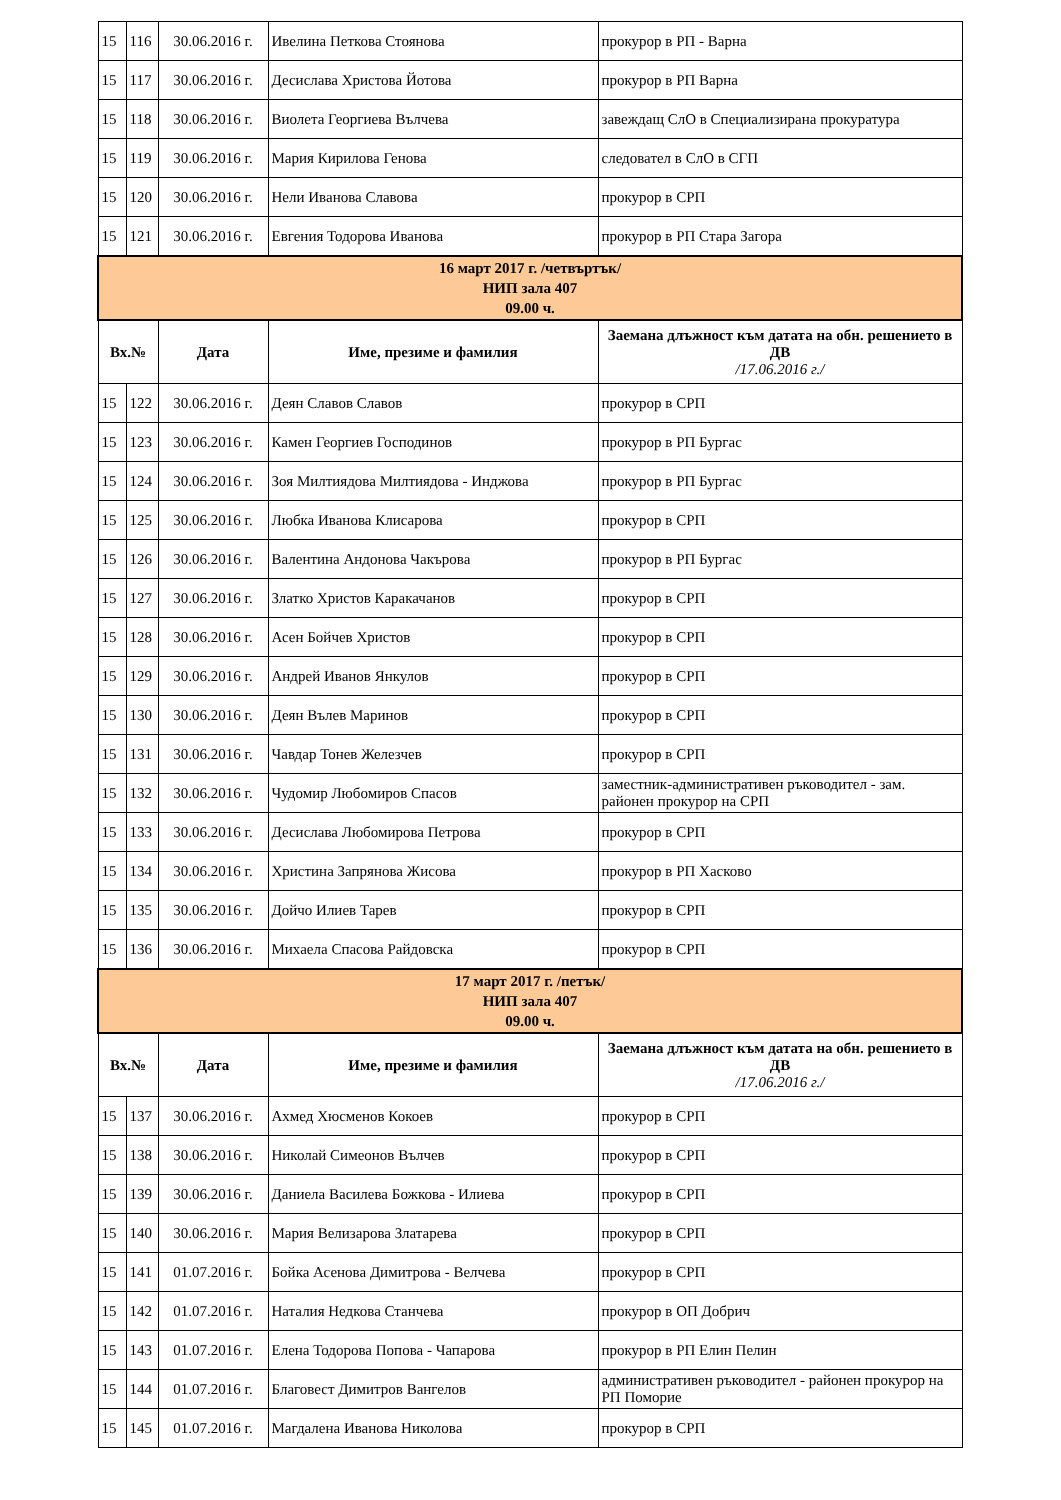| 15 | 116 | 30.06.2016 г. | Ивелина Петкова Стоянова | прокурор в РП - Варна |
| 15 | 117 | 30.06.2016 г. | Десислава Христова Йотова | прокурор в РП Варна |
| 15 | 118 | 30.06.2016 г. | Виолета Георгиева Вълчева | завеждащ СлО в Специализирана прокуратура |
| 15 | 119 | 30.06.2016 г. | Мария Кирилова Генова | следовател в СлО в СГП |
| 15 | 120 | 30.06.2016 г. | Нели Иванова Славова | прокурор в СРП |
| 15 | 121 | 30.06.2016 г. | Евгения Тодорова Иванова | прокурор в РП Стара Загора |
| 16 март 2017 г. /четвъртък/ НИП зала 407 09.00 ч. | | | | |
| Вх.№ | | Дата | Име, презиме и фамилия | Заемана длъжност към датата на обн. решението в ДВ /17.06.2016 г./ |
| 15 | 122 | 30.06.2016 г. | Деян Славов Славов | прокурор в СРП |
| 15 | 123 | 30.06.2016 г. | Камен Георгиев Господинов | прокурор в РП Бургас |
| 15 | 124 | 30.06.2016 г. | Зоя Милтиядова Милтиядова - Инджова | прокурор в РП Бургас |
| 15 | 125 | 30.06.2016 г. | Любка Иванова Клисарова | прокурор в СРП |
| 15 | 126 | 30.06.2016 г. | Валентина Андонова Чакърова | прокурор в РП Бургас |
| 15 | 127 | 30.06.2016 г. | Златко Христов Каракачанов | прокурор в СРП |
| 15 | 128 | 30.06.2016 г. | Асен Бойчев Христов | прокурор в СРП |
| 15 | 129 | 30.06.2016 г. | Андрей Иванов Янкулов | прокурор в СРП |
| 15 | 130 | 30.06.2016 г. | Деян Вълев Маринов | прокурор в СРП |
| 15 | 131 | 30.06.2016 г. | Чавдар Тонев Железчев | прокурор в СРП |
| 15 | 132 | 30.06.2016 г. | Чудомир Любомиров Спасов | заместник-административен ръководител - зам. районен прокурор на СРП |
| 15 | 133 | 30.06.2016 г. | Десислава Любомирова Петрова | прокурор в СРП |
| 15 | 134 | 30.06.2016 г. | Христина Запрянова Жисова | прокурор в РП Хасково |
| 15 | 135 | 30.06.2016 г. | Дойчо Илиев Тарев | прокурор в СРП |
| 15 | 136 | 30.06.2016 г. | Михаела Спасова Райдовска | прокурор в СРП |
| 17 март 2017 г. /петък/ НИП зала 407 09.00 ч. | | | | |
| Вх.№ | | Дата | Име, презиме и фамилия | Заемана длъжност към датата на обн. решението в ДВ /17.06.2016 г./ |
| 15 | 137 | 30.06.2016 г. | Ахмед Хюсменов Кокоев | прокурор в СРП |
| 15 | 138 | 30.06.2016 г. | Николай Симеонов Вълчев | прокурор в СРП |
| 15 | 139 | 30.06.2016 г. | Даниела Василева Божкова - Илиева | прокурор в СРП |
| 15 | 140 | 30.06.2016 г. | Мария Велизарова Златарева | прокурор в СРП |
| 15 | 141 | 01.07.2016 г. | Бойка Асенова Димитрова - Велчева | прокурор в СРП |
| 15 | 142 | 01.07.2016 г. | Наталия Недкова Станчева | прокурор в ОП Добрич |
| 15 | 143 | 01.07.2016 г. | Елена Тодорова Попова - Чапарова | прокурор в РП Елин Пелин |
| 15 | 144 | 01.07.2016 г. | Благовест Димитров Вангелов | административен ръководител - районен прокурор на РП Поморие |
| 15 | 145 | 01.07.2016 г. | Магдалена Иванова Николова | прокурор в СРП |